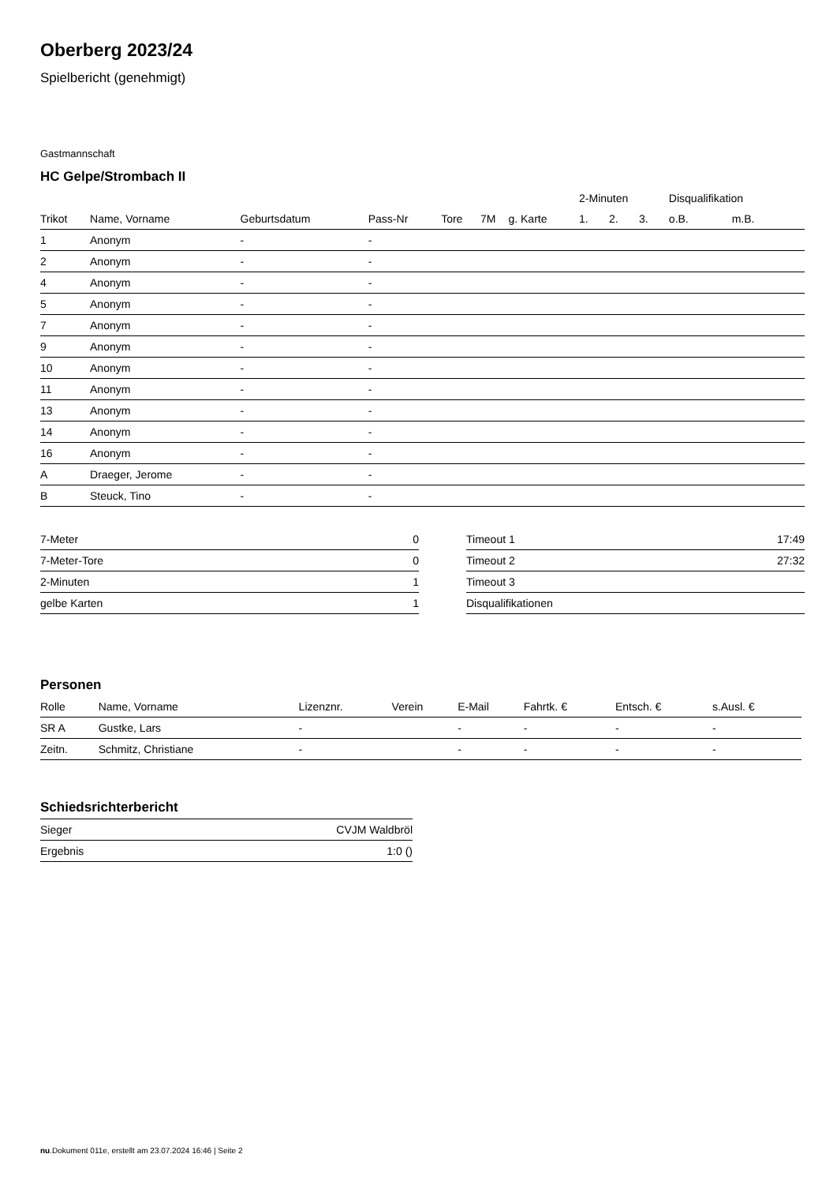Oberberg 2023/24
Spielbericht (genehmigt)
Gastmannschaft
HC Gelpe/Strombach II
| | | | | | | | 2-Minuten | | | Disqualifikation | |
| --- | --- | --- | --- | --- | --- | --- | --- | --- | --- | --- | --- |
| Trikot | Name, Vorname | Geburtsdatum | Pass-Nr | Tore | 7M | g. Karte | 1. | 2. | 3. | o.B. | m.B. |
| 1 | Anonym | - | - | | | | | | | | |
| 2 | Anonym | - | - | | | | | | | | |
| 4 | Anonym | - | - | | | | | | | | |
| 5 | Anonym | - | - | | | | | | | | |
| 7 | Anonym | - | - | | | | | | | | |
| 9 | Anonym | - | - | | | | | | | | |
| 10 | Anonym | - | - | | | | | | | | |
| 11 | Anonym | - | - | | | | | | | | |
| 13 | Anonym | - | - | | | | | | | | |
| 14 | Anonym | - | - | | | | | | | | |
| 16 | Anonym | - | - | | | | | | | | |
| A | Draeger, Jerome | - | - | | | | | | | | |
| B | Steuck, Tino | - | - | | | | | | | | |
| 7-Meter | 0 |
| 7-Meter-Tore | 0 |
| 2-Minuten | 1 |
| gelbe Karten | 1 |
| Timeout 1 | 17:49 |
| Timeout 2 | 27:32 |
| Timeout 3 | |
| Disqualifikationen | |
Personen
| Rolle | Name, Vorname | Lizenznr. | Verein | E-Mail | Fahrtk. € | Entsch. € | s.Ausl. € |
| --- | --- | --- | --- | --- | --- | --- | --- |
| SR A | Gustke, Lars | - | | - | - | - | - |
| Zeitn. | Schmitz, Christiane | - | | - | - | - | - |
Schiedsrichterbericht
| Sieger | CVJM Waldbröl |
| Ergebnis | 1:0 () |
nu.Dokument 011e, erstellt am 23.07.2024 16:46 | Seite 2